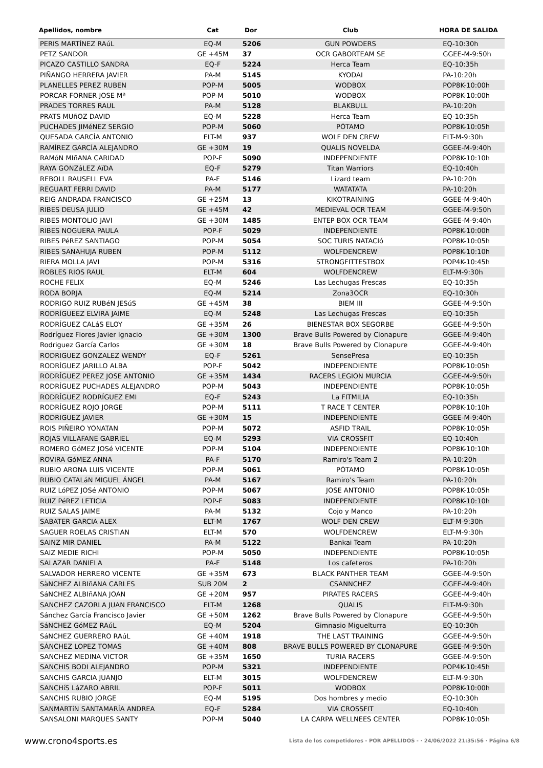| Apellidos, nombre | Cat | Dor | Club | HORA DE SALIDA |
| --- | --- | --- | --- | --- |
| PERIS MARTÍNEZ RAúL | EQ-M | 5206 | GUN POWDERS | EQ-10:30h |
| PETZ SANDOR | GE +45M | 37 | OCR GABORTEAM SE | GGEE-M-9:50h |
| PICAZO CASTILLO SANDRA | EQ-F | 5224 | Herca Team | EQ-10:35h |
| PIÑANGO HERRERA JAVIER | PA-M | 5145 | KYODAI | PA-10:20h |
| PLANELLES PEREZ RUBEN | POP-M | 5005 | WODBOX | POP8K-10:00h |
| PORCAR FORNER JOSE Mª | POP-M | 5010 | WODBOX | POP8K-10:00h |
| PRADES TORRES RAUL | PA-M | 5128 | BLAKBULL | PA-10:20h |
| PRATS MUñOZ DAVID | EQ-M | 5228 | Herca Team | EQ-10:35h |
| PUCHADES JIMéNEZ SERGIO | POP-M | 5060 | PÓTAMO | POP8K-10:05h |
| QUESADA GARCÍA ANTONIO | ELT-M | 937 | WOLF DEN CREW | ELT-M-9:30h |
| RAMÍREZ GARCÍA ALEJANDRO | GE +30M | 19 | QUALIS NOVELDA | GGEE-M-9:40h |
| RAMóN MIñANA CARIDAD | POP-F | 5090 | INDEPENDIENTE | POP8K-10:10h |
| RAYA GONZáLEZ AïDA | EQ-F | 5279 | Titan Warriors | EQ-10:40h |
| REBOLL RAUSELL EVA | PA-F | 5146 | Lizard team | PA-10:20h |
| REGUART FERRI DAVID | PA-M | 5177 | WATATATA | PA-10:20h |
| REIG ANDRADA FRANCISCO | GE +25M | 13 | KIKOTRAINING | GGEE-M-9:40h |
| RIBES DEUSA JULIO | GE +45M | 42 | MEDIEVAL OCR TEAM | GGEE-M-9:50h |
| RIBES MONTOLIO JAVI | GE +30M | 1485 | ENTEP BOX OCR TEAM | GGEE-M-9:40h |
| RIBES NOGUERA PAULA | POP-F | 5029 | INDEPENDIENTE | POP8K-10:00h |
| RIBES PéREZ SANTIAGO | POP-M | 5054 | SOC TURIS NATACIó | POP8K-10:05h |
| RIBES SANAHUJA RUBEN | POP-M | 5112 | WOLFDENCREW | POP8K-10:10h |
| RIERA MOLLA JAVI | POP-M | 5316 | STRONGFITTESTBOX | POP4K-10:45h |
| ROBLES RIOS RAUL | ELT-M | 604 | WOLFDENCREW | ELT-M-9:30h |
| ROCHE FELIX | EQ-M | 5246 | Las Lechugas Frescas | EQ-10:35h |
| RODA BORJA | EQ-M | 5214 | Zona3OCR | EQ-10:30h |
| RODRIGO RUIZ RUBéN JESúS | GE +45M | 38 | BIEM III | GGEE-M-9:50h |
| RODRÍGUEEZ ELVIRA JAIME | EQ-M | 5248 | Las Lechugas Frescas | EQ-10:35h |
| RODRÍGUEZ CALáS ELOY | GE +35M | 26 | BIENESTAR BOX SEGORBE | GGEE-M-9:50h |
| Rodríguez Flores Javier Ignacio | GE +30M | 1300 | Brave Bulls Powered by Clonapure | GGEE-M-9:40h |
| Rodriguez García Carlos | GE +30M | 18 | Brave Bulls Powered by Clonapure | GGEE-M-9:40h |
| RODRIGUEZ GONZALEZ WENDY | EQ-F | 5261 | SensePresa | EQ-10:35h |
| RODRÍGUEZ JARILLO ALBA | POP-F | 5042 | INDEPENDIENTE | POP8K-10:05h |
| RODRÍGUEZ PEREZ JOSE ANTONIO | GE +35M | 1434 | RACERS LEGION MURCIA | GGEE-M-9:50h |
| RODRÍGUEZ PUCHADES ALEJANDRO | POP-M | 5043 | INDEPENDIENTE | POP8K-10:05h |
| RODRÍGUEZ RODRÍGUEZ EMI | EQ-F | 5243 | La FITMILIA | EQ-10:35h |
| RODRÍGUEZ ROJO JORGE | POP-M | 5111 | T RACE T CENTER | POP8K-10:10h |
| RODRIGUEZ JAVIER | GE +30M | 15 | INDEPENDIENTE | GGEE-M-9:40h |
| ROIS PIÑEIRO YONATAN | POP-M | 5072 | ASFID TRAIL | POP8K-10:05h |
| ROJAS VILLAFANE GABRIEL | EQ-M | 5293 | VIA CROSSFIT | EQ-10:40h |
| ROMERO GóMEZ JOSé VICENTE | POP-M | 5104 | INDEPENDIENTE | POP8K-10:10h |
| ROVIRA GóMEZ ANNA | PA-F | 5170 | Ramiro's Team 2 | PA-10:20h |
| RUBIO ARONA LUIS VICENTE | POP-M | 5061 | PÓTAMO | POP8K-10:05h |
| RUBIO CATALáN MIGUEL ÁNGEL | PA-M | 5167 | Ramiro's Team | PA-10:20h |
| RUIZ LóPEZ JOSé ANTONIO | POP-M | 5067 | JOSE ANTONIO | POP8K-10:05h |
| RUIZ PéREZ LETICIA | POP-F | 5083 | INDEPENDIENTE | POP8K-10:10h |
| RUIZ SALAS JAIME | PA-M | 5132 | Cojo y Manco | PA-10:20h |
| SABATER GARCIA ALEX | ELT-M | 1767 | WOLF DEN CREW | ELT-M-9:30h |
| SAGUER ROELAS CRISTIAN | ELT-M | 570 | WOLFDENCREW | ELT-M-9:30h |
| SAINZ MIR DANIEL | PA-M | 5122 | Bankai Team | PA-10:20h |
| SAIZ MEDIE RICHI | POP-M | 5050 | INDEPENDIENTE | POP8K-10:05h |
| SALAZAR DANIELA | PA-F | 5148 | Los cafeteros | PA-10:20h |
| SALVADOR HERRERO VICENTE | GE +35M | 673 | BLACK PANTHER TEAM | GGEE-M-9:50h |
| SàNCHEZ ALBIñANA CARLES | SUB 20M | 2 | CSANNCHEZ | GGEE-M-9:40h |
| SáNCHEZ ALBIñANA JOAN | GE +20M | 957 | PIRATES RACERS | GGEE-M-9:40h |
| SANCHEZ CAZORLA JUAN FRANCISCO | ELT-M | 1268 | QUALIS | ELT-M-9:30h |
| Sánchez García Francisco Javier | GE +50M | 1262 | Brave Bulls Powered by Clonapure | GGEE-M-9:50h |
| SáNCHEZ GóMEZ RAúL | EQ-M | 5204 | Gimnasio Miguelturra | EQ-10:30h |
| SáNCHEZ GUERRERO RAúL | GE +40M | 1918 | THE LAST TRAINING | GGEE-M-9:50h |
| SÁNCHEZ LOPEZ TOMAS | GE +40M | 808 | BRAVE BULLS POWERED BY CLONAPURE | GGEE-M-9:50h |
| SANCHEZ MEDINA VICTOR | GE +35M | 1650 | TURIA RACERS | GGEE-M-9:50h |
| SANCHIS BODI ALEJANDRO | POP-M | 5321 | INDEPENDIENTE | POP4K-10:45h |
| SANCHIS GARCIA JUANJO | ELT-M | 3015 | WOLFDENCREW | ELT-M-9:30h |
| SANCHíS LáZARO ABRIL | POP-F | 5011 | WODBOX | POP8K-10:00h |
| SANCHIS RUBIO JORGE | EQ-M | 5195 | Dos hombres y medio | EQ-10:30h |
| SANMARTíN SANTAMARÍA ANDREA | EQ-F | 5284 | VIA CROSSFIT | EQ-10:40h |
| SANSALONI MARQUES SANTY | POP-M | 5040 | LA CARPA WELLNEES CENTER | POP8K-10:05h |
www.crono4sports.es Lista de los competidores - POR APELLIDOS - · 24/06/2022 21:35:56 · Página 6/8